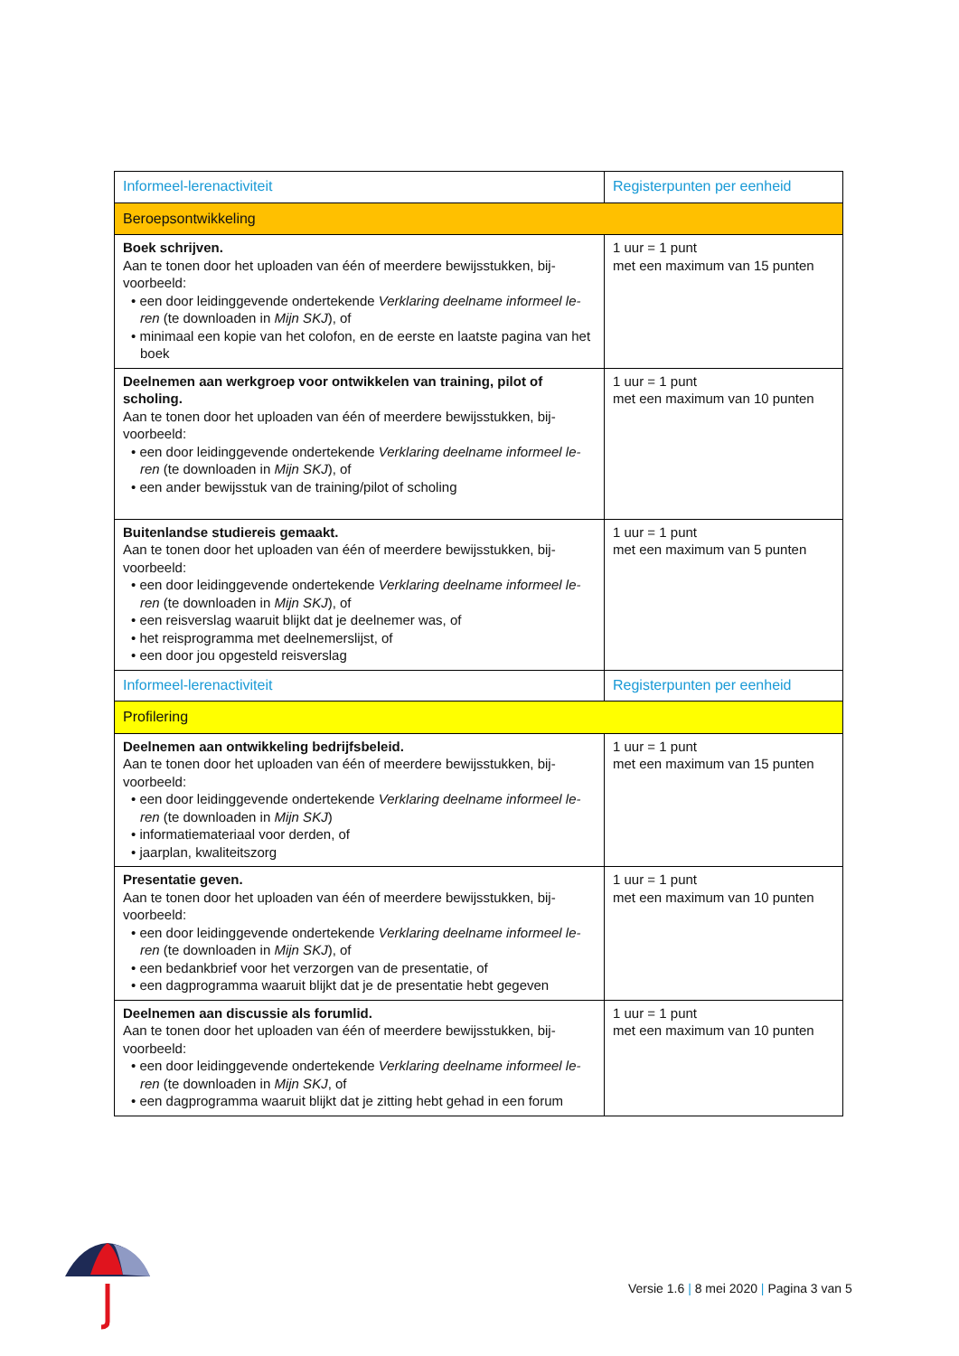| Informeel-lerenactiviteit | Registerpunten per eenheid |
| --- | --- |
| Beroepsontwikkeling | |
| Boek schrijven. Aan te tonen door het uploaden van één of meerdere bewijsstukken, bij-voorbeeld: • een door leidinggevende ondertekende Verklaring deelname informeel le-ren (te downloaden in Mijn SKJ ), of • minimaal een kopie van het colofon, en de eerste en laatste pagina van het boek | 1 uur = 1 punt met een maximum van 15 punten |
| Deelnemen aan werkgroep voor ontwikkelen van training, pilot of scholing. Aan te tonen door het uploaden van één of meerdere bewijsstukken, bij-voorbeeld: • een door leidinggevende ondertekende Verklaring deelname informeel le-ren (te downloaden in Mijn SKJ ), of • een ander bewijsstuk van de training/pilot of scholing | 1 uur = 1 punt met een maximum van 10 punten |
| Buitenlandse studiereis gemaakt. Aan te tonen door het uploaden van één of meerdere bewijsstukken, bij-voorbeeld: • een door leidinggevende ondertekende Verklaring deelname informeel le-ren (te downloaden in Mijn SKJ ), of • een reisverslag waaruit blijkt dat je deelnemer was, of • het reisprogramma met deelnemerslijst, of • een door jou opgesteld reisverslag | 1 uur = 1 punt met een maximum van 5 punten |
| Informeel-lerenactiviteit | Registerpunten per eenheid |
| Profilering | |
| Deelnemen aan ontwikkeling bedrijfsbeleid. Aan te tonen door het uploaden van één of meerdere bewijsstukken, bij-voorbeeld: • een door leidinggevende ondertekende Verklaring deelname informeel le-ren (te downloaden in Mijn SKJ ) • informatiemateriaal voor derden, of • jaarplan, kwaliteitszorg | 1 uur = 1 punt met een maximum van 15 punten |
| Presentatie geven. Aan te tonen door het uploaden van één of meerdere bewijsstukken, bij-voorbeeld: • een door leidinggevende ondertekende Verklaring deelname informeel le-ren (te downloaden in Mijn SKJ ), of • een bedankbrief voor het verzorgen van de presentatie, of • een dagprogramma waaruit blijkt dat je de presentatie hebt gegeven | 1 uur = 1 punt met een maximum van 10 punten |
| Deelnemen aan discussie als forumlid. Aan te tonen door het uploaden van één of meerdere bewijsstukken, bij-voorbeeld: • een door leidinggevende ondertekende Verklaring deelname informeel le-ren (te downloaden in Mijn SKJ , of • een dagprogramma waaruit blijkt dat je zitting hebt gehad in een forum | 1 uur = 1 punt met een maximum van 10 punten |
Versie 1.6 | 8 mei 2020 | Pagina 3 van 5